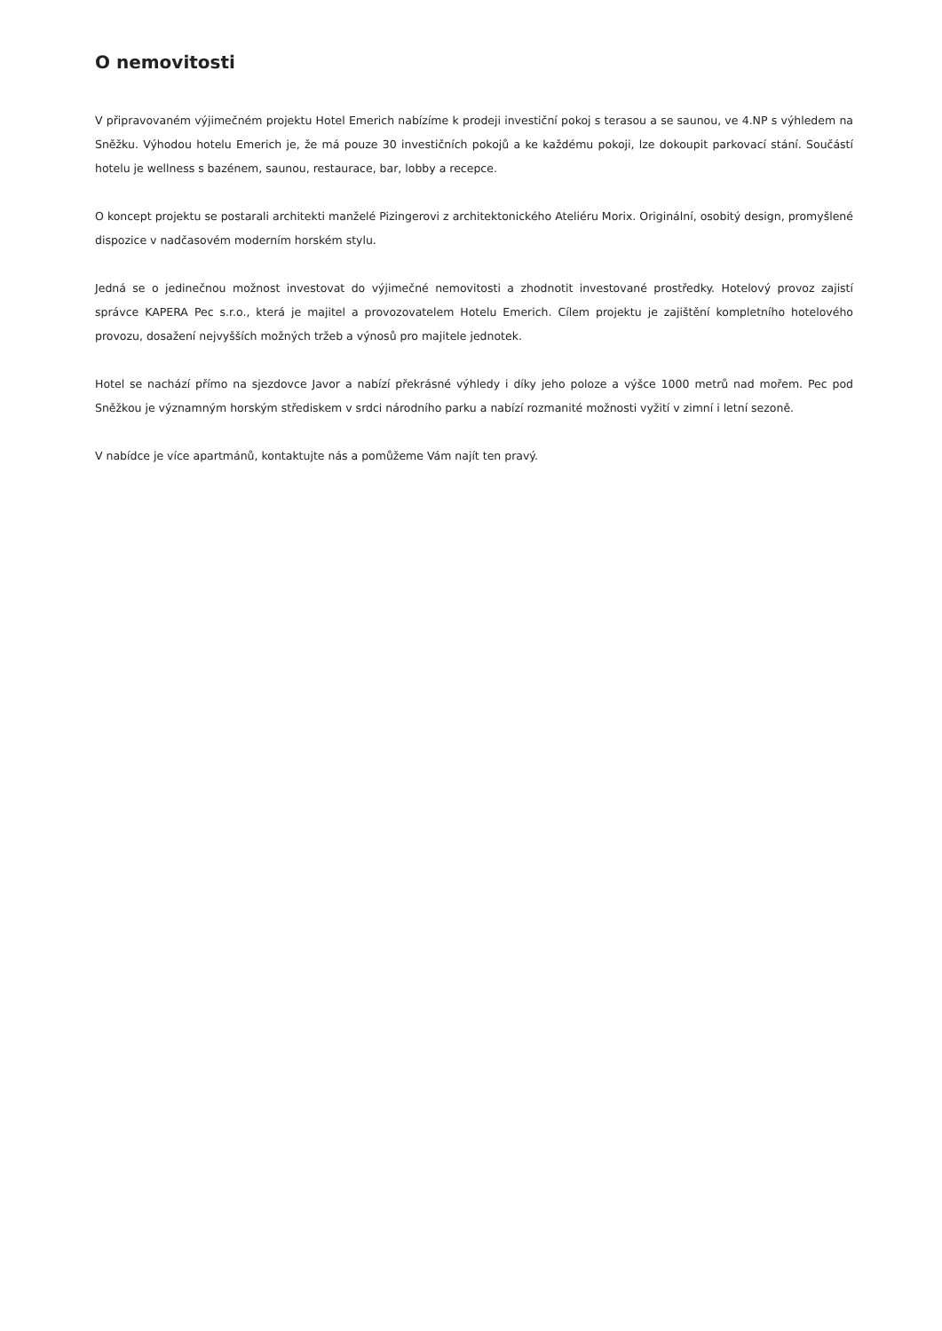O nemovitosti
V připravovaném výjimečném projektu Hotel Emerich nabízíme k prodeji investiční pokoj s terasou a se saunou, ve 4.NP s výhledem na Sněžku. Výhodou hotelu Emerich je, že má pouze 30 investičních pokojů a ke každému pokoji, lze dokoupit parkovací stání. Součástí hotelu je wellness s bazénem, saunou, restaurace, bar, lobby a recepce.
O koncept projektu se postarali architekti manželé Pizingerovi z architektonického Ateliéru Morix. Originální, osobitý design, promyšlené dispozice v nadčasovém moderním horském stylu.
Jedná se o jedinečnou možnost investovat do výjimečné nemovitosti a zhodnotit investované prostředky. Hotelový provoz zajistí správce KAPERA Pec s.r.o., která je majitel a provozovatelem Hotelu Emerich. Cílem projektu je zajištění kompletního hotelového provozu, dosažení nejvyšších možných tržeb a výnosů pro majitele jednotek.
Hotel se nachází přímo na sjezdovce Javor a nabízí překrásné výhledy i díky jeho poloze a výšce 1000 metrů nad mořem. Pec pod Sněžkou je významným horským střediskem v srdci národního parku a nabízí rozmanité možnosti vyžití v zimní i letní sezoně.
V nabídce je více apartmánů, kontaktujte nás a pomůžeme Vám najít ten pravý.